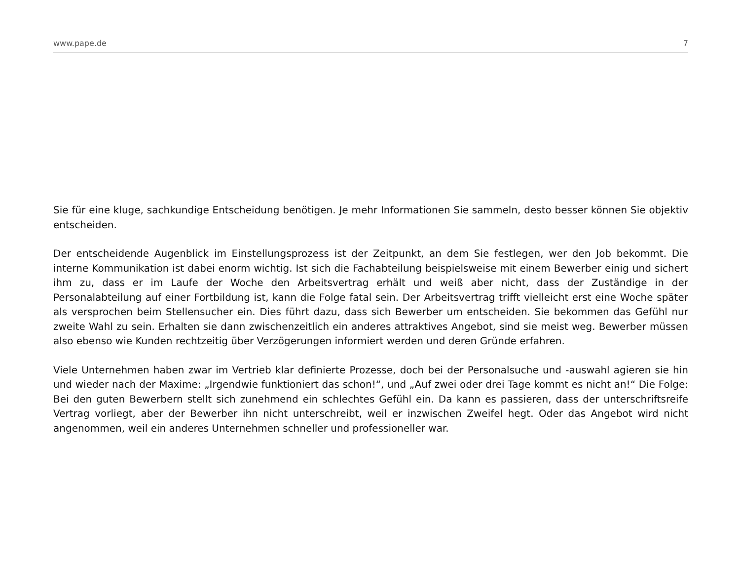www.pape.de 7
Sie für eine kluge, sachkundige Entscheidung benötigen. Je mehr Informationen Sie sammeln, desto besser können Sie objektiv entscheiden.
Der entscheidende Augenblick im Einstellungsprozess ist der Zeitpunkt, an dem Sie festlegen, wer den Job bekommt. Die interne Kommunikation ist dabei enorm wichtig. Ist sich die Fachabteilung beispielsweise mit einem Bewerber einig und sichert ihm zu, dass er im Laufe der Woche den Arbeitsvertrag erhält und weiß aber nicht, dass der Zuständige in der Personalabteilung auf einer Fortbildung ist, kann die Folge fatal sein. Der Arbeitsvertrag trifft vielleicht erst eine Woche später als versprochen beim Stellensucher ein. Dies führt dazu, dass sich Bewerber um entscheiden. Sie bekommen das Gefühl nur zweite Wahl zu sein. Erhalten sie dann zwischenzeitlich ein anderes attraktives Angebot, sind sie meist weg. Bewerber müssen also ebenso wie Kunden rechtzeitig über Verzögerungen informiert werden und deren Gründe erfahren.
Viele Unternehmen haben zwar im Vertrieb klar definierte Prozesse, doch bei der Personalsuche und -auswahl agieren sie hin und wieder nach der Maxime: „Irgendwie funktioniert das schon!“, und „Auf zwei oder drei Tage kommt es nicht an!“ Die Folge: Bei den guten Bewerbern stellt sich zunehmend ein schlechtes Gefühl ein. Da kann es passieren, dass der unterschriftsreife Vertrag vorliegt, aber der Bewerber ihn nicht unterschreibt, weil er inzwischen Zweifel hegt. Oder das Angebot wird nicht angenommen, weil ein anderes Unternehmen schneller und professioneller war.